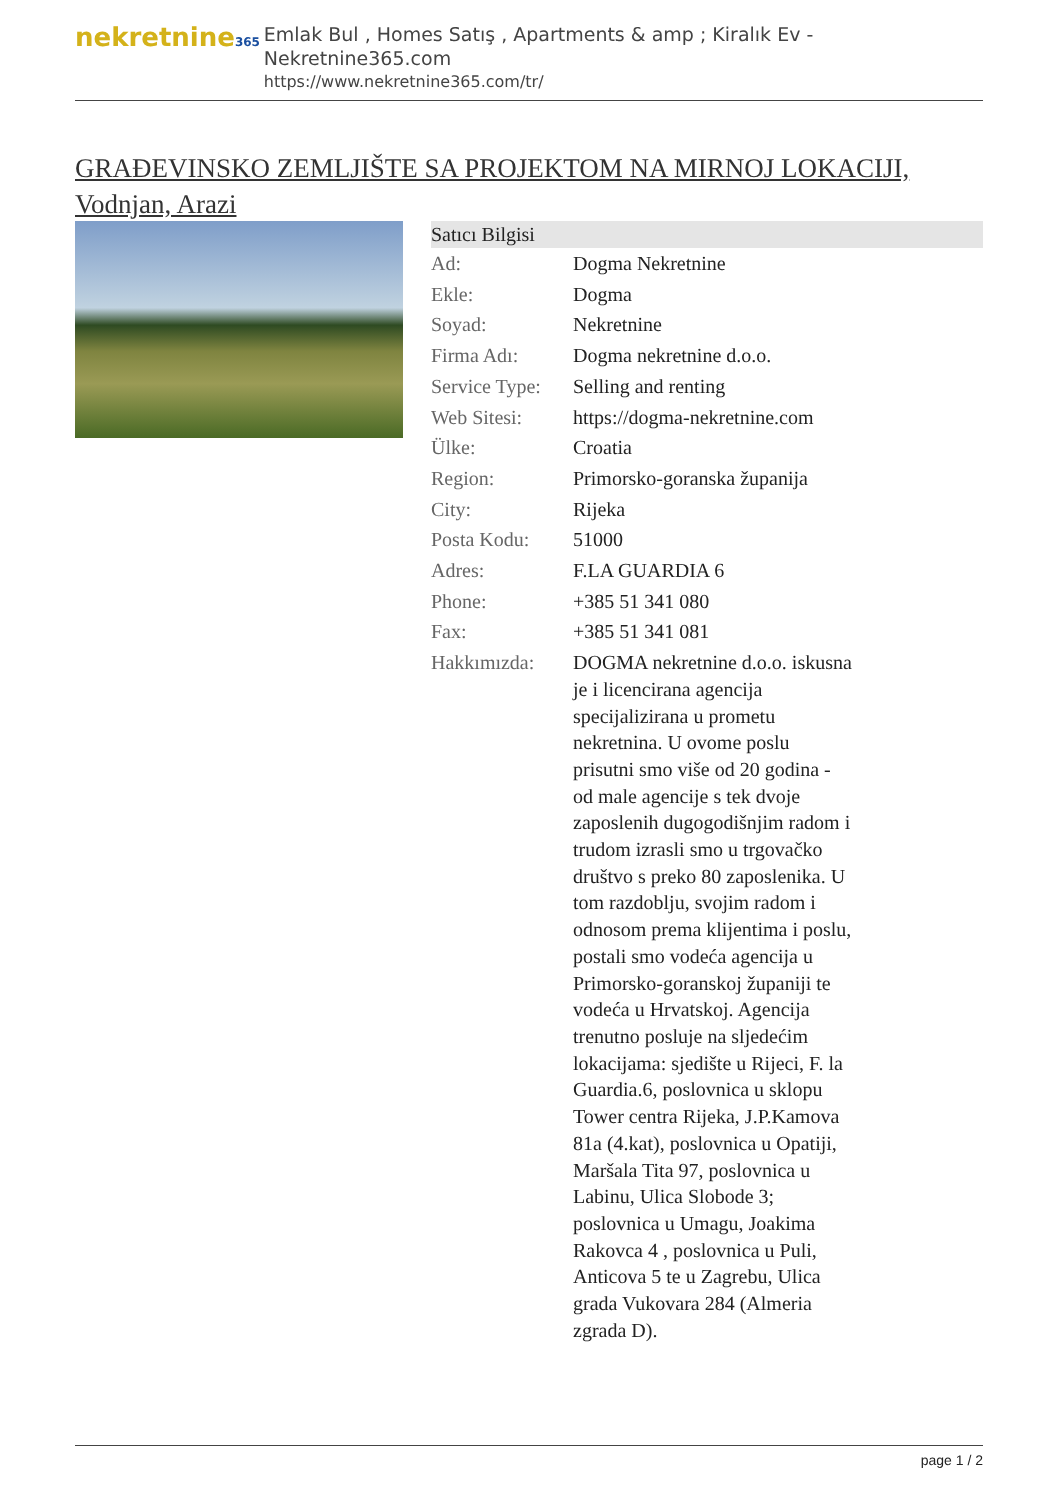nekretnine365
Emlak Bul , Homes Satış , Apartments & amp ; Kiralık Ev - Nekretnine365.com
https://www.nekretnine365.com/tr/
GRAĐEVINSKO ZEMLJIŠTE SA PROJEKTOM NA MIRNOJ LOKACIJI, Vodnjan, Arazi
| Satıcı Bilgisi | | |
| --- | --- | --- |
| Ad: | Dogma Nekretnine | |
| Ekle: | Dogma | |
| Soyad: | Nekretnine | |
| Firma Adı: | Dogma nekretnine d.o.o. | |
| Service Type: | Selling and renting | |
| Web Sitesi: | https://dogma-nekretnine.com | |
| Ülke: | Croatia | |
| Region: | Primorsko-goranska županija | |
| City: | Rijeka | |
| Posta Kodu: | 51000 | |
| Adres: | F.LA GUARDIA 6 | |
| Phone: | +385 51 341 080 | |
| Fax: | +385 51 341 081 | |
| Hakkımızda: | DOGMA nekretnine d.o.o. iskusna je i licencirana agencija specijalizirana u prometu nekretnina. U ovome poslu prisutni smo više od 20 godina - od male agencije s tek dvoje zaposlenih dugogodišnjim radom i trudom izrasli smo u trgovačko društvo s preko 80 zaposlenika. U tom razdoblju, svojim radom i odnosom prema klijentima i poslu, postali smo vodeća agencija u Primorsko-goranskoj županiji te vodeća u Hrvatskoj. Agencija trenutno posluje na sljedećim lokacijama: sjedište u Rijeci, F. la Guardia.6, poslovnica u sklopu Tower centra Rijeka, J.P.Kamova 81a (4.kat), poslovnica u Opatiji, Maršala Tita 97, poslovnica u Labinu, Ulica Slobode 3; poslovnica u Umagu, Joakima Rakovca 4 , poslovnica u Puli, Anticova 5 te u Zagrebu, Ulica grada Vukovara 284 (Almeria zgrada D). | |
page 1 / 2